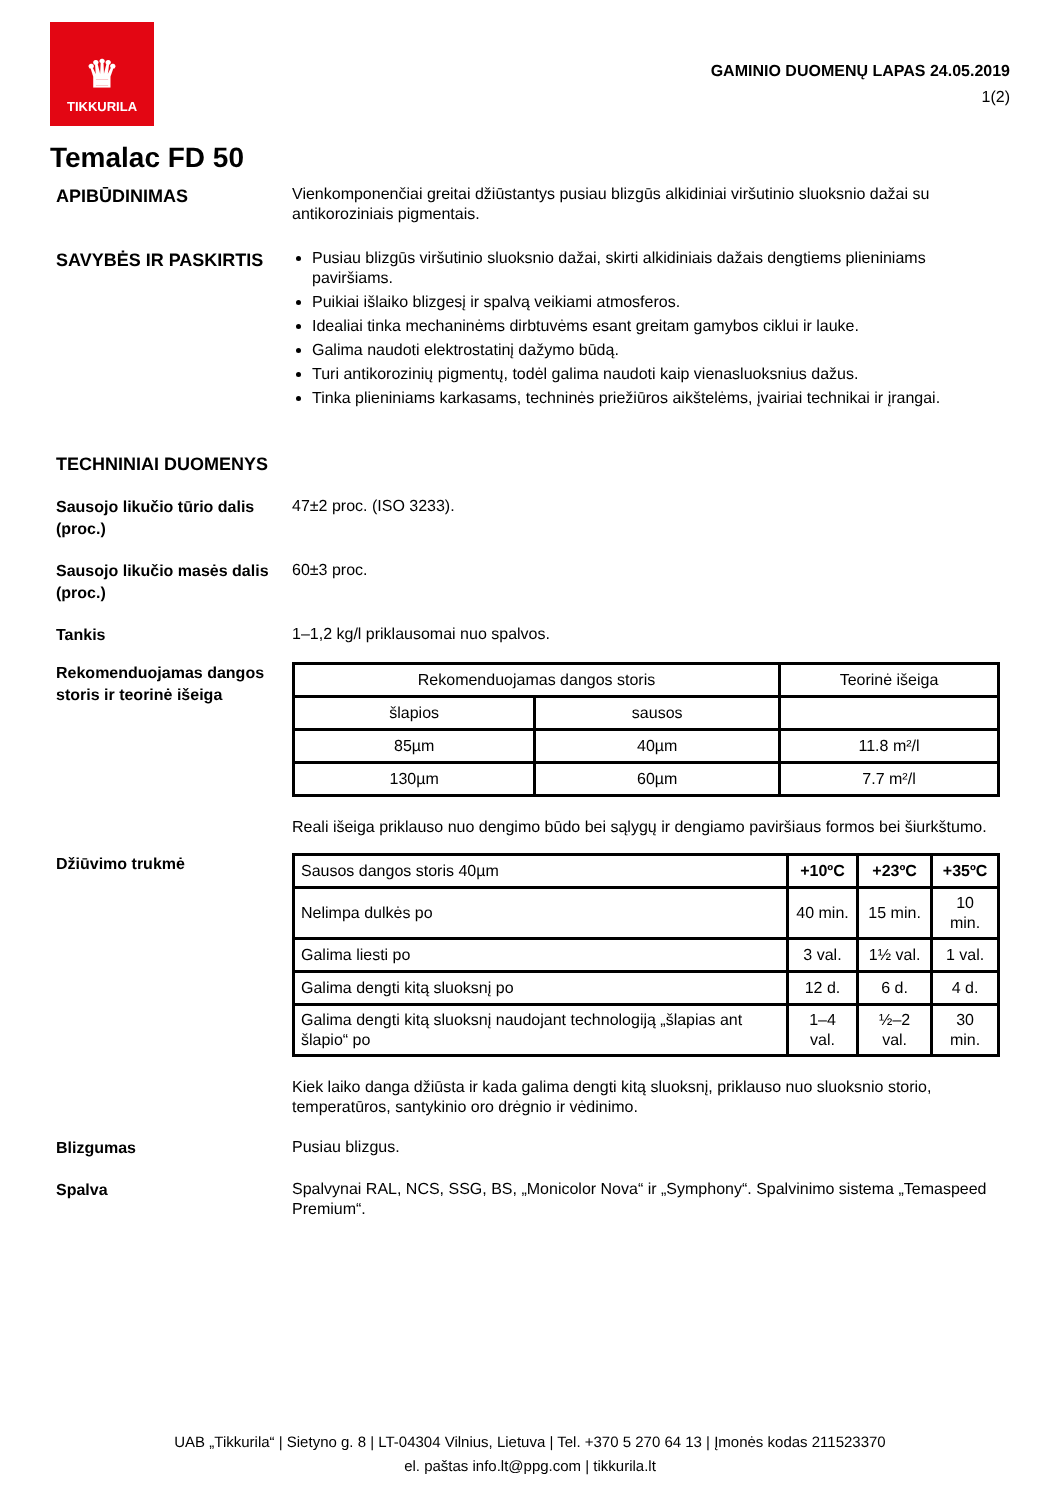♛
TIKKURILA
GAMINIO DUOMENŲ LAPAS 24.05.2019
1(2)
Temalac FD 50
APIBŪDINIMAS
Vienkomponenčiai greitai džiūstantys pusiau blizgūs alkidiniai viršutinio sluoksnio dažai su antikoroziniais pigmentais.
SAVYBĖS IR PASKIRTIS
Pusiau blizgūs viršutinio sluoksnio dažai, skirti alkidiniais dažais dengtiems plieniniams paviršiams.
Puikiai išlaiko blizgesį ir spalvą veikiami atmosferos.
Idealiai tinka mechaninėms dirbtuvėms esant greitam gamybos ciklui ir lauke.
Galima naudoti elektrostatinį dažymo būdą.
Turi antikorozinių pigmentų, todėl galima naudoti kaip vienasluoksnius dažus.
Tinka plieniniams karkasams, techninės priežiūros aikštelėms, įvairiai technikai ir įrangai.
TECHNINIAI DUOMENYS
Sausojo likučio tūrio dalis (proc.)
47±2 proc. (ISO 3233).
Sausojo likučio masės dalis (proc.)
60±3 proc.
Tankis
1–1,2 kg/l priklausomai nuo spalvos.
Rekomenduojamas dangos storis ir teorinė išeiga
| Rekomenduojamas dangos storis | | Teorinė išeiga |
| --- | --- | --- |
| šlapios | sausos | |
| 85µm | 40µm | 11.8 m²/l |
| 130µm | 60µm | 7.7 m²/l |
Reali išeiga priklauso nuo dengimo būdo bei sąlygų ir dengiamo paviršiaus formos bei šiurkštumo.
Džiūvimo trukmė
| Sausos dangos storis 40µm | +10ºC | +23ºC | +35ºC |
| Nelimpa dulkės po | 40 min. | 15 min. | 10 min. |
| Galima liesti po | 3 val. | 1½ val. | 1 val. |
| Galima dengti kitą sluoksnį po | 12 d. | 6 d. | 4 d. |
| Galima dengti kitą sluoksnį naudojant technologiją „šlapias ant šlapio“ po | 1–4 val. | ½–2 val. | 30 min. |
Kiek laiko danga džiūsta ir kada galima dengti kitą sluoksnį, priklauso nuo sluoksnio storio, temperatūros, santykinio oro drėgnio ir vėdinimo.
Blizgumas
Pusiau blizgus.
Spalva
Spalvynai RAL, NCS, SSG, BS, „Monicolor Nova“ ir „Symphony“. Spalvinimo sistema „Temaspeed Premium“.
UAB „Tikkurila“ | Sietyno g. 8 | LT-04304 Vilnius, Lietuva | Tel. +370 5 270 64 13 | Įmonės kodas 211523370
el. paštas info.lt@ppg.com | tikkurila.lt